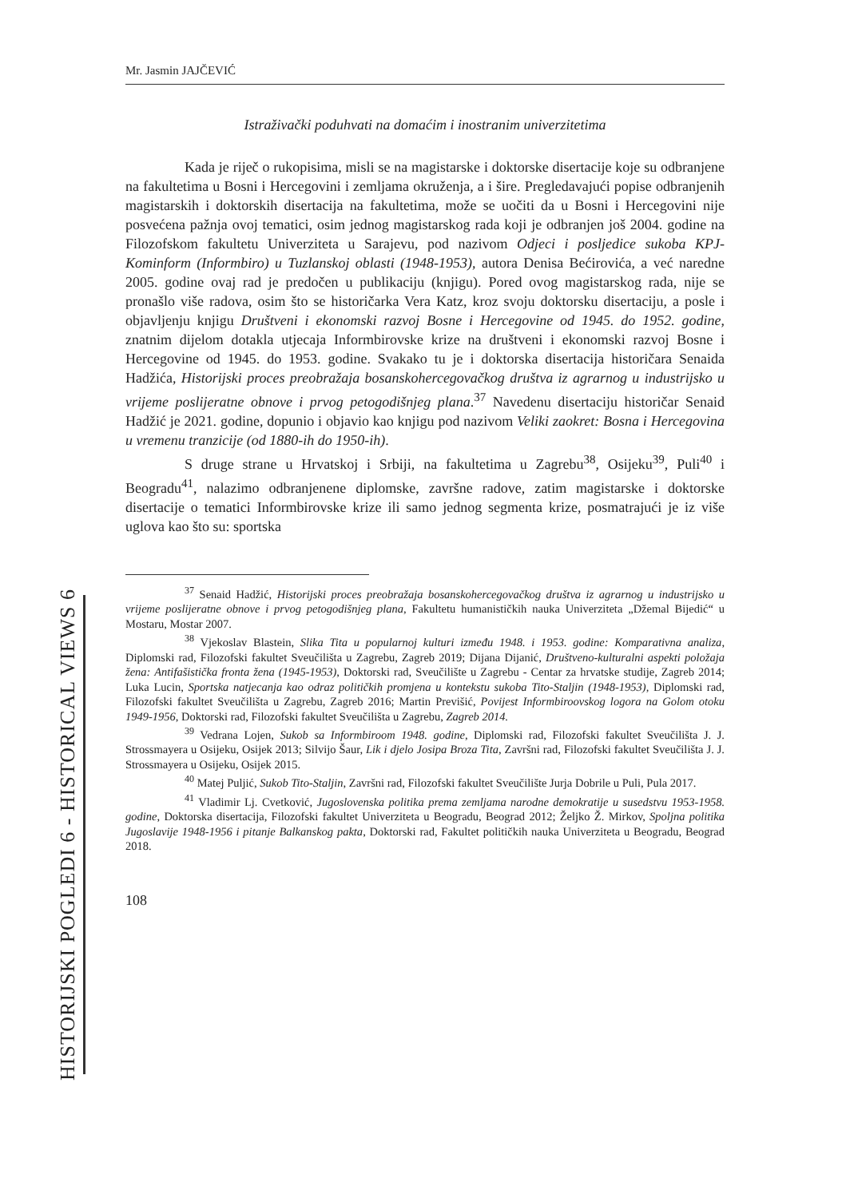HISTORIJSKI POGLEDI 6 - HISTORICAL VIEWS 6
Mr. Jasmin JAJČEVIĆ
Istraživački poduhvati na domaćim i inostranim univerzitetima
Kada je riječ o rukopisima, misli se na magistarske i doktorske disertacije koje su odbranjene na fakultetima u Bosni i Hercegovini i zemljama okruženja, a i šire. Pregledavajući popise odbranjenih magistarskih i doktorskih disertacija na fakultetima, može se uočiti da u Bosni i Hercegovini nije posvećena pažnja ovoj tematici, osim jednog magistarskog rada koji je odbranjen još 2004. godine na Filozofskom fakultetu Univerziteta u Sarajevu, pod nazivom Odjeci i posljedice sukoba KPJ-Kominform (Informbiro) u Tuzlanskoj oblasti (1948-1953), autora Denisa Bećirovića, a već naredne 2005. godine ovaj rad je predočen u publikaciju (knjigu). Pored ovog magistarskog rada, nije se pronašlo više radova, osim što se historičarka Vera Katz, kroz svoju doktorsku disertaciju, a posle i objavljenju knjigu Društveni i ekonomski razvoj Bosne i Hercegovine od 1945. do 1952. godine, znatnim dijelom dotakla utjecaja Informbirovske krize na društveni i ekonomski razvoj Bosne i Hercegovine od 1945. do 1953. godine. Svakako tu je i doktorska disertacija historičara Senaida Hadžića, Historijski proces preobražaja bosanskohercegovačkog društva iz agrarnog u industrijsko u vrijeme poslijeratne obnove i prvog petogodišnjeg plana.<sup>37</sup> Navedenu disertaciju historičar Senaid Hadžić je 2021. godine, dopunio i objavio kao knjigu pod nazivom Veliki zaokret: Bosna i Hercegovina u vremenu tranzicije (od 1880-ih do 1950-ih).
S druge strane u Hrvatskoj i Srbiji, na fakultetima u Zagrebu<sup>38</sup>, Osijeku<sup>39</sup>, Puli<sup>40</sup> i Beogradu<sup>41</sup>, nalazimo odbranjenene diplomske, završne radove, zatim magistarske i doktorske disertacije o tematici Informbirovske krize ili samo jednog segmenta krize, posmatrajući je iz više uglova kao što su: sportska
<sup>37</sup> Senaid Hadžić, Historijski proces preobražaja bosanskohercegovačkog društva iz agrarnog u industrijsko u vrijeme poslijeratne obnove i prvog petogodišnjeg plana, Fakultetu humanističkih nauka Univerziteta „Džemal Bijedić“ u Mostaru, Mostar 2007.
<sup>38</sup> Vjekoslav Blastein, Slika Tita u popularnoj kulturi između 1948. i 1953. godine: Komparativna analiza, Diplomski rad, Filozofski fakultet Sveučilišta u Zagrebu, Zagreb 2019; Dijana Dijanić, Društveno-kulturalni aspekti položaja žena: Antifašistička fronta žena (1945-1953), Doktorski rad, Sveučilište u Zagrebu - Centar za hrvatske studije, Zagreb 2014; Luka Lucin, Sportska natjecanja kao odraz političkih promjena u kontekstu sukoba Tito-Staljin (1948-1953), Diplomski rad, Filozofski fakultet Sveučilišta u Zagrebu, Zagreb 2016; Martin Previšić, Povijest Informbiroovskog logora na Golom otoku 1949-1956, Doktorski rad, Filozofski fakultet Sveučilišta u Zagrebu, Zagreb 2014.
<sup>39</sup> Vedrana Lojen, Sukob sa Informbiroom 1948. godine, Diplomski rad, Filozofski fakultet Sveučilišta J. J. Strossmayera u Osijeku, Osijek 2013; Silvijo Šaur, Lik i djelo Josipa Broza Tita, Završni rad, Filozofski fakultet Sveučilišta J. J. Strossmayera u Osijeku, Osijek 2015.
<sup>40</sup> Matej Puljić, Sukob Tito-Staljin, Završni rad, Filozofski fakultet Sveučilište Jurja Dobrile u Puli, Pula 2017.
<sup>41</sup> Vladimir Lj. Cvetković, Jugoslovenska politika prema zemljama narodne demokratije u susedstvu 1953-1958. godine, Doktorska disertacija, Filozofski fakultet Univerziteta u Beogradu, Beograd 2012; Željko Ž. Mirkov, Spoljna politika Jugoslavije 1948-1956 i pitanje Balkanskog pakta, Doktorski rad, Fakultet političkih nauka Univerziteta u Beogradu, Beograd 2018.
108